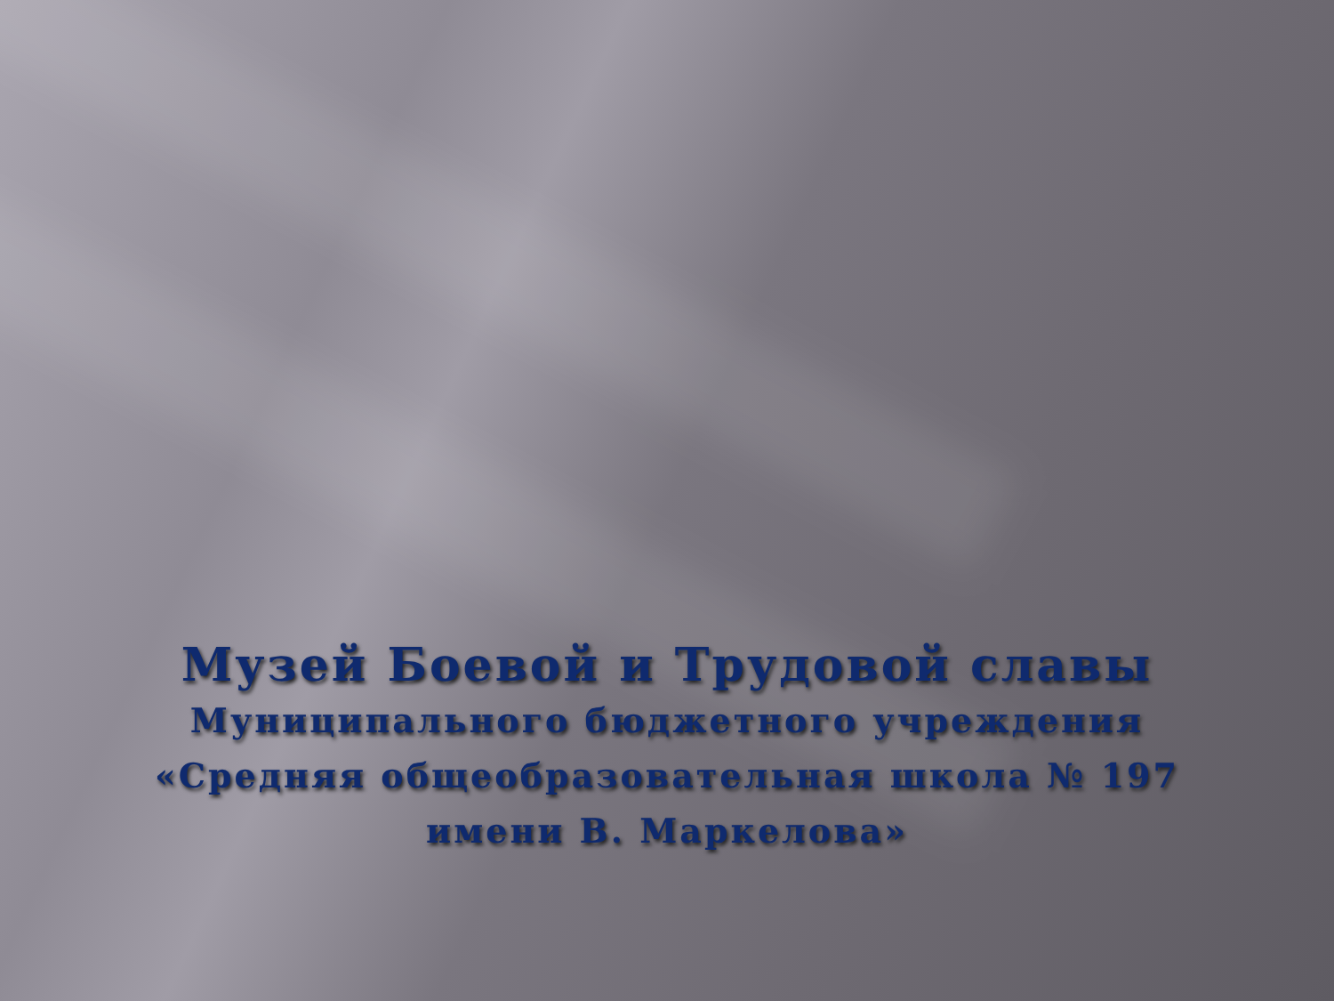Музей Боевой и Трудовой славы
Муниципального бюджетного учреждения
«Средняя общеобразовательная школа № 197
имени В. Маркелова»